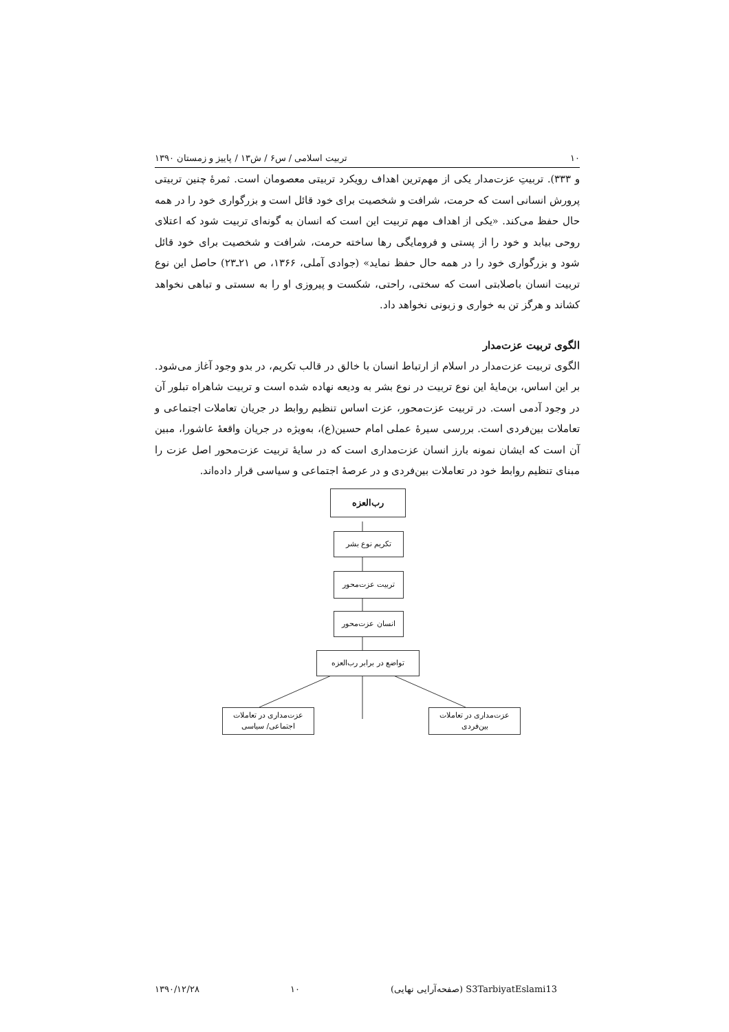۱۰ تربیت اسلامی / س۶ / ش۱۳ / پاییز و زمستان ۱۳۹۰
و ۳۳۳). تربیتِ عزت‌مدار یکی از مهم‌ترین اهداف رویکرد تربیتی معصومان است. ثمرۀ چنین تربیتی پرورش انسانی است که حرمت، شرافت و شخصیت برای خود قائل است و بزرگواری خود را در همه حال حفظ می‌کند. «یکی از اهداف مهم تربیت این است که انسان به گونه‌ای تربیت شود که اعتلای روحی بیابد و خود را از پستی و فرومایگی رها ساخته حرمت، شرافت و شخصیت برای خود قائل شود و بزرگواری خود را در همه حال حفظ نماید» (جوادی آملی، ۱۳۶۶، ص ۲۱ـ۲۳) حاصل این نوع تربیت انسان باصلابتی است که سختی، راحتی، شکست و پیروزی او را به سستی و تباهی نخواهد کشاند و هرگز تن به خواری و زبونی نخواهد داد.
الگوی تربیت عزت‌مدار
الگوی تربیت عزت‌مدار در اسلام از ارتباط انسان با خالق در قالب تکریم، در بدو وجود آغاز می‌شود. بر این اساس، بن‌مایۀ این نوع تربیت در نوع بشر به ودیعه نهاده شده است و تربیت شاهراه تبلور آن در وجود آدمی است. در تربیت عزت‌محور، عزت اساس تنظیم روابط در جریان تعاملات اجتماعی و تعاملات بین‌فردی است. بررسی سیرۀ عملی امام حسین(ع)، به‌ویژه در جریان واقعۀ عاشورا، مبین آن است که ایشان نمونه بارز انسان عزت‌مداری است که در سایۀ تربیت عزت‌محور اصل عزت را مبنای تنظیم روابط خود در تعاملات بین‌فردی و در عرصۀ اجتماعی و سیاسی قرار داده‌اند.
رب‌العزه
تکریم نوع بشر
تربیت عزت‌محور
انسان عزت‌محور
تواضع در برابر رب‌العزه
عزت‌مداری در تعاملات
بین‌فردی
عزت‌مداری در تعاملات
اجتماعی/ سیاسی
S3TarbiyatEslami13 (صفحه‌آرایی نهایی) ۱۰ ۱۳۹۰/۱۲/۲۸